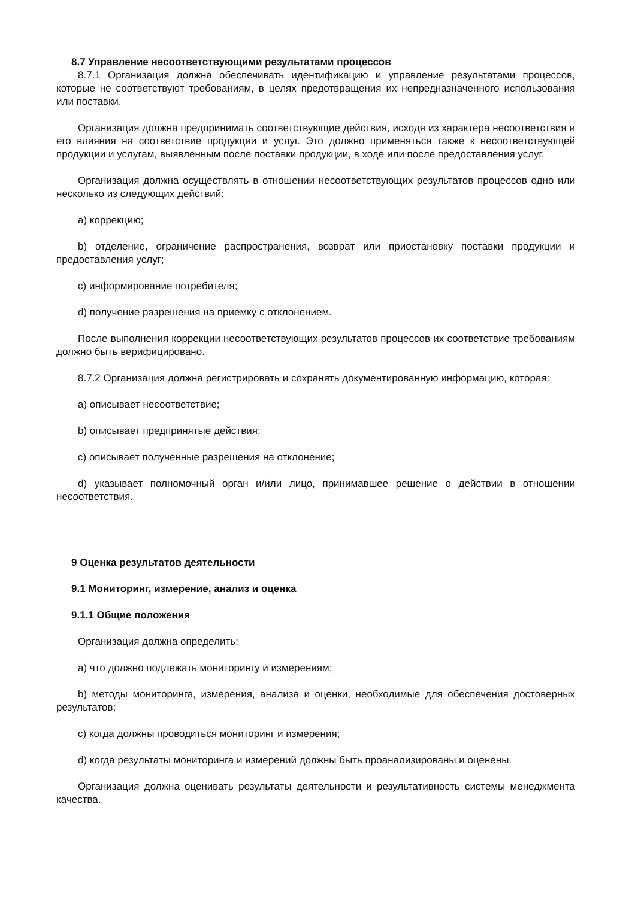8.7 Управление несоответствующими результатами процессов
8.7.1 Организация должна обеспечивать идентификацию и управление результатами процессов, которые не соответствуют требованиям, в целях предотвращения их непредназначенного использования или поставки.
Организация должна предпринимать соответствующие действия, исходя из характера несоответствия и его влияния на соответствие продукции и услуг. Это должно применяться также к несоответствующей продукции и услугам, выявленным после поставки продукции, в ходе или после предоставления услуг.
Организация должна осуществлять в отношении несоответствующих результатов процессов одно или несколько из следующих действий:
a) коррекцию;
b) отделение, ограничение распространения, возврат или приостановку поставки продукции и предоставления услуг;
c) информирование потребителя;
d) получение разрешения на приемку с отклонением.
После выполнения коррекции несоответствующих результатов процессов их соответствие требованиям должно быть верифицировано.
8.7.2 Организация должна регистрировать и сохранять документированную информацию, которая:
a) описывает несоответствие;
b) описывает предпринятые действия;
c) описывает полученные разрешения на отклонение;
d) указывает полномочный орган и/или лицо, принимавшее решение о действии в отношении несоответствия.
9 Оценка результатов деятельности
9.1 Мониторинг, измерение, анализ и оценка
9.1.1 Общие положения
Организация должна определить:
a) что должно подлежать мониторингу и измерениям;
b) методы мониторинга, измерения, анализа и оценки, необходимые для обеспечения достоверных результатов;
c) когда должны проводиться мониторинг и измерения;
d) когда результаты мониторинга и измерений должны быть проанализированы и оценены.
Организация должна оценивать результаты деятельности и результативность системы менеджмента качества.